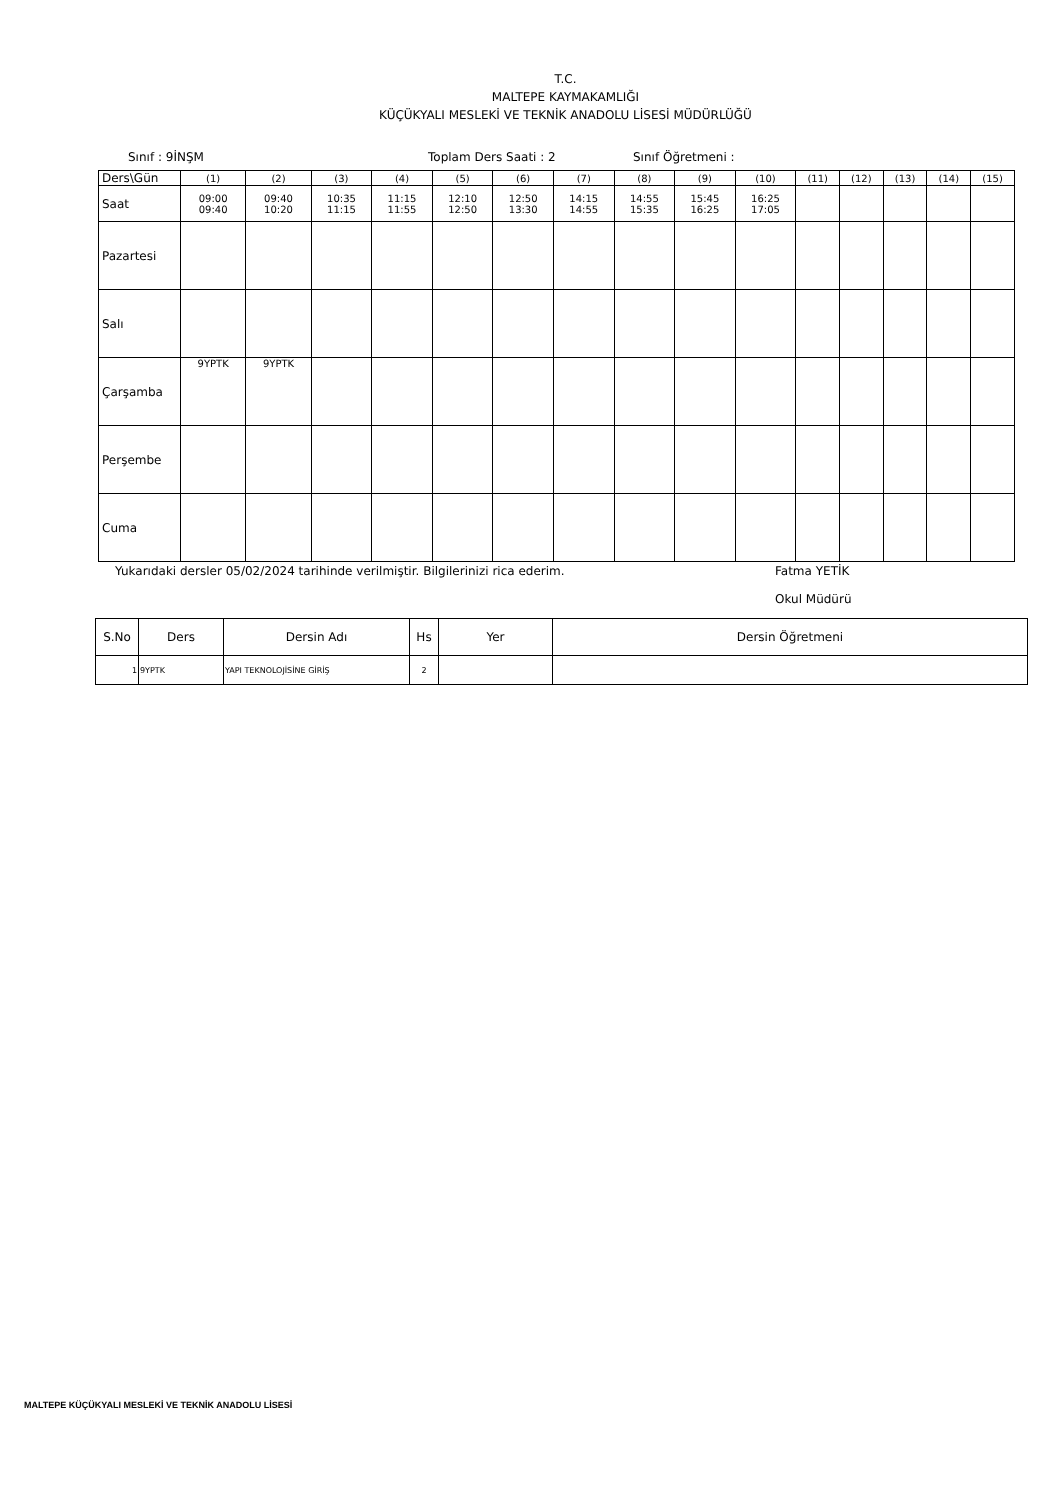T.C.
MALTEPE KAYMAKAMLIĞI
KÜÇÜKYALI MESLEKİ VE TEKNİK ANADOLU LİSESİ MÜDÜRLÜĞÜ
Sınıf : 9İNŞM Toplam Ders Saati : 2 Sınıf Öğretmeni :
| Ders\Gün | (1) | (2) | (3) | (4) | (5) | (6) | (7) | (8) | (9) | (10) | (11) | (12) | (13) | (14) | (15) |
| Saat | 09:00 09:40 | 09:40 10:20 | 10:35 11:15 | 11:15 11:55 | 12:10 12:50 | 12:50 13:30 | 14:15 14:55 | 14:55 15:35 | 15:45 16:25 | 16:25 17:05 | | | | | |
| Pazartesi | | | | | | | | | | | | | | | |
| Salı | | | | | | | | | | | | | | | |
| Çarşamba | 9YPTK | 9YPTK | | | | | | | | | | | | | |
| Perşembe | | | | | | | | | | | | | | | |
| Cuma | | | | | | | | | | | | | | | |
Yukarıdaki dersler 05/02/2024 tarihinde verilmiştir. Bilgilerinizi rica ederim. Fatma YETİK
Okul Müdürü
| S.No | Ders | Dersin Adı | Hs | Yer | Dersin Öğretmeni |
| --- | --- | --- | --- | --- | --- |
| 1 | 9YPTK | YAPI TEKNOLOJİSİNE GİRİŞ | 2 | | |
MALTEPE KÜÇÜKYALI MESLEKİ VE TEKNİK ANADOLU LİSESİ